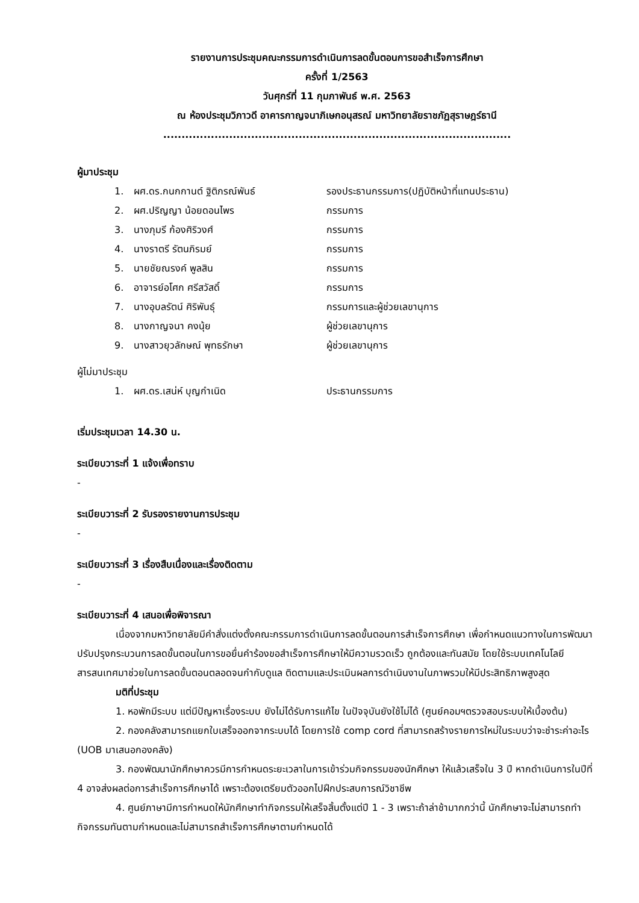รายงานการประชุมคณะกรรมการดำเนินการลดขั้นตอนการขอสำเร็จการศึกษา
ครั้งที่ 1/2563
วันศุกร์ที่ 11 กุมภาพันธ์ พ.ศ. 2563
ณ ห้องประชุมวิภาวดี อาคารกาญจนาภิเษกอนุสรณ์ มหาวิทยาลัยราชภัฏสุราษฎร์ธานี
...............................................................................................
ผู้มาประชุม
| 1. | ผศ.ดร.กนกกานต์ ฐิติภรณ์พันธ์ | รองประธานกรรมการ(ปฏิบัติหน้าที่แทนประธาน) |
| 2. | ผศ.ปริญญา น้อยดอนไพร | กรรมการ |
| 3. | นางภุมรี ก้องศิริวงศ์ | กรรมการ |
| 4. | นางราตรี รัตนภิรมย์ | กรรมการ |
| 5. | นายชัยณรงค์ พูลสิน | กรรมการ |
| 6. | อาจารย์อโศก ศรีสวัสดิ์ | กรรมการ |
| 7. | นางอุบลรัตน์ ศิริพันธุ์ | กรรมการและผู้ช่วยเลขานุการ |
| 8. | นางกาญจนา คงนุ้ย | ผู้ช่วยเลขานุการ |
| 9. | นางสาวยุวลักษณ์ พุทธรักษา | ผู้ช่วยเลขานุการ |
ผู้ไม่มาประชุม
| 1. | ผศ.ดร.เสน่ห์ บุญกำเนิด | ประธานกรรมการ |
เริ่มประชุมเวลา 14.30 น.
ระเบียบวาระที่ 1 แจ้งเพื่อทราบ
-
ระเบียบวาระที่ 2 รับรองรายงานการประชุม
-
ระเบียบวาระที่ 3 เรื่องสืบเนื่องและเรื่องติดตาม
-
ระเบียบวาระที่ 4 เสนอเพื่อพิจารณา
เนื่องจากมหาวิทยาลัยมีคำสั่งแต่งตั้งคณะกรรมการดำเนินการลดขั้นตอนการสำเร็จการศึกษา เพื่อกำหนดแนวทางในการพัฒนา ปรับปรุงกระบวนการลดขั้นตอนในการขอยื่นคำร้องขอสำเร็จการศึกษาให้มีความรวดเร็ว ถูกต้องและทันสมัย โดยใช้ระบบเทคโนโลยีสารสนเทศมาช่วยในการลดขั้นตอนตลอดจนกำกับดูแล ติดตามและประเมินผลการดำเนินงานในภาพรวมให้มีประสิทธิภาพสูงสุด
มติที่ประชุม
1. หอพักมีระบบ แต่มีปัญหาเรื่องระบบ ยังไม่ได้รับการแก้ไข ในปัจจุบันยังใช้ไม่ได้ (ศูนย์คอมฯตรวจสอบระบบให้เบื้องต้น)
2. กองคลังสามารถแยกใบเสร็จออกจากระบบได้ โดยการใช้ comp cord ที่สามารถสร้างรายการใหม่ในระบบว่าจะชำระค่าอะไร (UOB มาเสนอกองคลัง)
3. กองพัฒนานักศึกษาควรมีการกำหนดระยะเวลาในการเข้าร่วมกิจกรรมของนักศึกษา ให้แล้วเสร็จใน 3 ปี หากดำเนินการในปีที่ 4 อาจส่งผลต่อการสำเร็จการศึกษาได้ เพราะต้องเตรียมตัวออกไปฝึกประสบการณ์วิชาชีพ
4. ศูนย์ภาษามีการกำหนดให้นักศึกษาทำกิจกรรมให้เสร็จสิ้นตั้งแต่ปี 1 - 3 เพราะถ้าล่าช้ามากกว่านี้ นักศึกษาจะไม่สามารถทำกิจกรรมทันตามกำหนดและไม่สามารถสำเร็จการศึกษาตามกำหนดได้